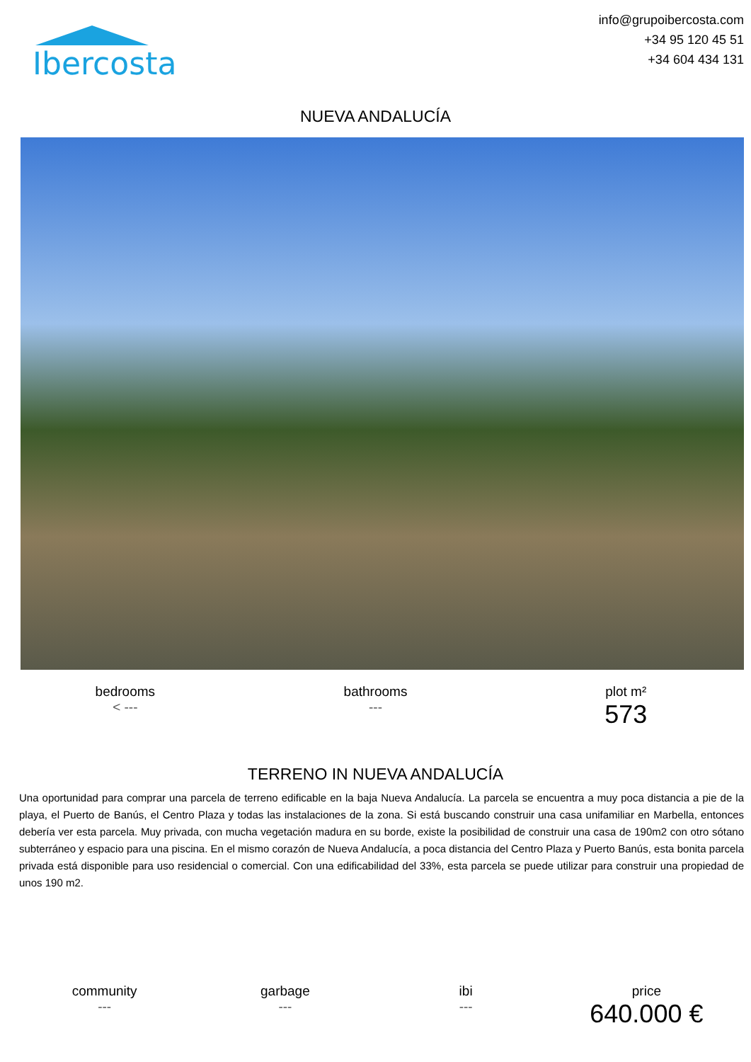Ibercosta
info@grupoibercosta.com
+34 95 120 45 51
+34 604 434 131
NUEVA ANDALUCÍA
bedrooms
< ---
bathrooms
---
plot m²
573
TERRENO IN NUEVA ANDALUCÍA
Una oportunidad para comprar una parcela de terreno edificable en la baja Nueva Andalucía. La parcela se encuentra a muy poca distancia a pie de la playa, el Puerto de Banús, el Centro Plaza y todas las instalaciones de la zona. Si está buscando construir una casa unifamiliar en Marbella, entonces debería ver esta parcela. Muy privada, con mucha vegetación madura en su borde, existe la posibilidad de construir una casa de 190m2 con otro sótano subterráneo y espacio para una piscina. En el mismo corazón de Nueva Andalucía, a poca distancia del Centro Plaza y Puerto Banús, esta bonita parcela privada está disponible para uso residencial o comercial. Con una edificabilidad del 33%, esta parcela se puede utilizar para construir una propiedad de unos 190 m2.
community
---
garbage
---
ibi
---
price
640.000 €